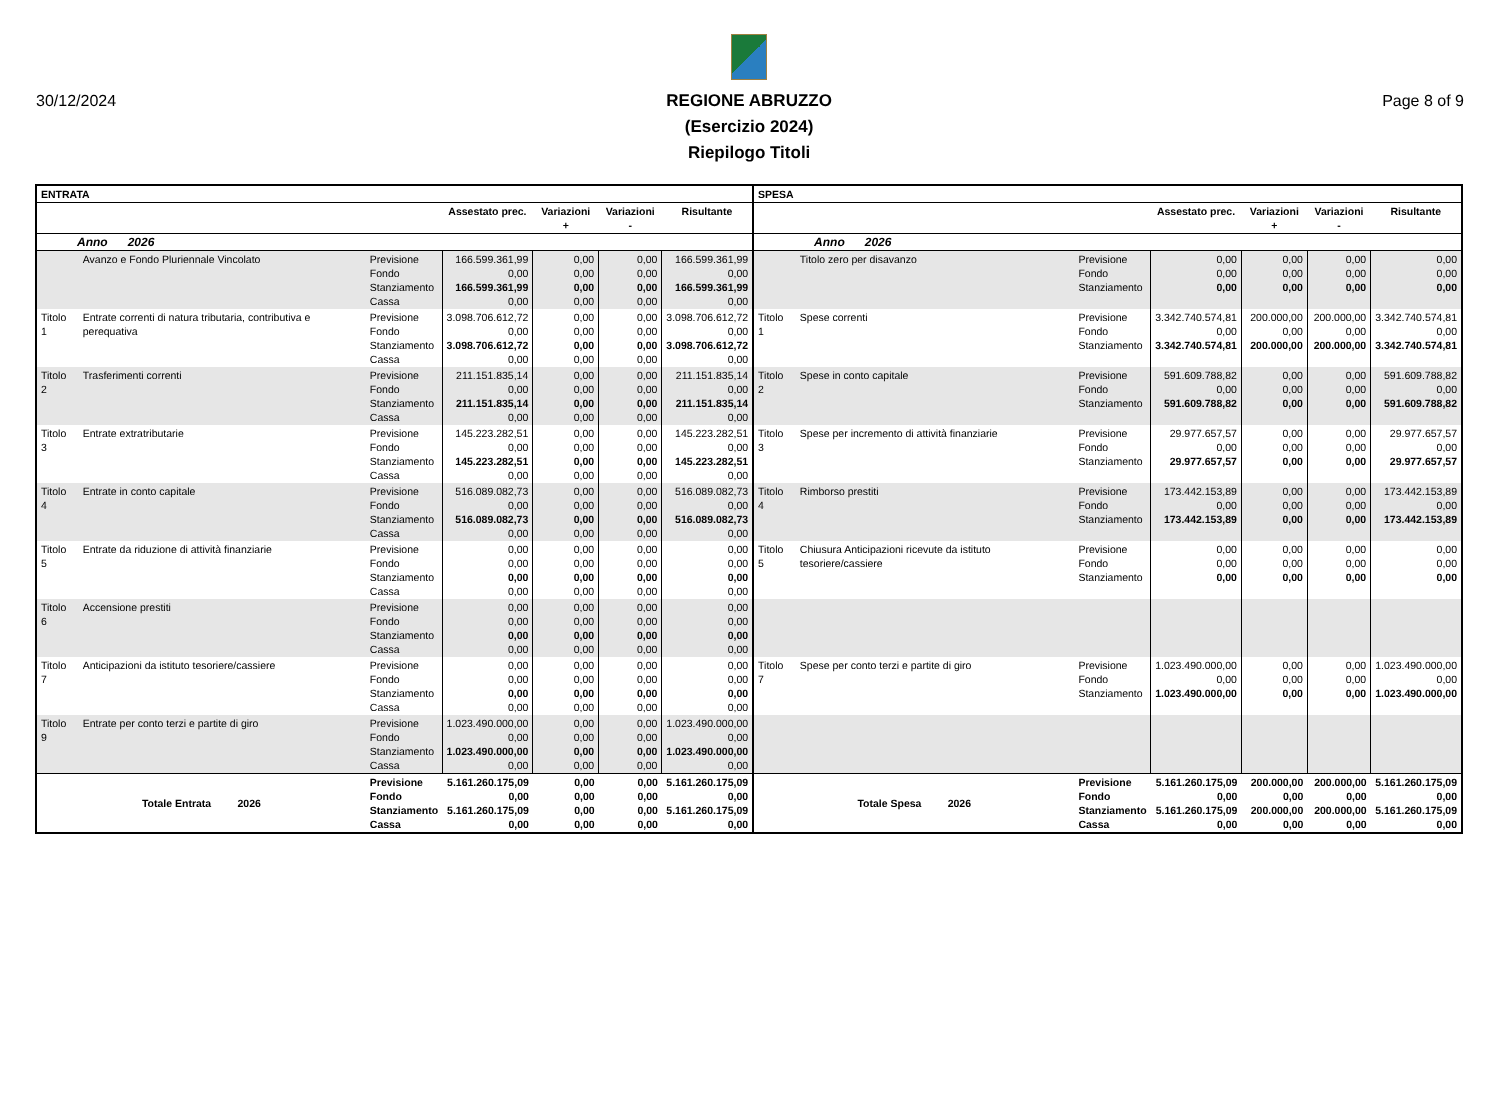30/12/2024
REGIONE ABRUZZO
(Esercizio 2024)
Riepilogo Titoli
Page 8 of 9
| ENTRATA | | | | | | | SPESA | | | | | | |
| --- | --- | --- | --- | --- | --- | --- | --- | --- | --- | --- | --- | --- | --- |
| | | | Assestato prec. | Variazioni + | Variazioni - | Risultante | | | | Assestato prec. | Variazioni + | Variazioni - | Risultante |
| Anno 2026 | | | | | | | Anno 2026 | | | | | | |
| | Avanzo e Fondo Pluriennale Vincolato | Previsione Fondo Stanziamento Cassa | 166.599.361,99 0,00 166.599.361,99 0,00 | 0,00 0,00 0,00 0,00 | 0,00 0,00 0,00 0,00 | 166.599.361,99 0,00 166.599.361,99 0,00 | | Titolo zero per disavanzo | Previsione Fondo Stanziamento | 0,00 0,00 0,00 | 0,00 0,00 0,00 | 0,00 0,00 0,00 | 0,00 0,00 0,00 |
| Titolo 1 | Entrate correnti di natura tributaria, contributiva e perequativa | Previsione Fondo Stanziamento Cassa | 3.098.706.612,72 0,00 3.098.706.612,72 0,00 | 0,00 0,00 0,00 0,00 | 0,00 0,00 0,00 0,00 | 3.098.706.612,72 0,00 3.098.706.612,72 0,00 | Titolo 1 | Spese correnti | Previsione Fondo Stanziamento | 3.342.740.574,81 0,00 3.342.740.574,81 | 200.000,00 0,00 200.000,00 | 200.000,00 0,00 200.000,00 | 3.342.740.574,81 0,00 3.342.740.574,81 |
| Titolo 2 | Trasferimenti correnti | Previsione Fondo Stanziamento Cassa | 211.151.835,14 0,00 211.151.835,14 0,00 | 0,00 0,00 0,00 0,00 | 0,00 0,00 0,00 0,00 | 211.151.835,14 0,00 211.151.835,14 0,00 | Titolo 2 | Spese in conto capitale | Previsione Fondo Stanziamento | 591.609.788,82 0,00 591.609.788,82 | 0,00 0,00 0,00 | 0,00 0,00 0,00 | 591.609.788,82 0,00 591.609.788,82 |
| Titolo 3 | Entrate extratributarie | Previsione Fondo Stanziamento Cassa | 145.223.282,51 0,00 145.223.282,51 0,00 | 0,00 0,00 0,00 0,00 | 0,00 0,00 0,00 0,00 | 145.223.282,51 0,00 145.223.282,51 0,00 | Titolo 3 | Spese per incremento di attività finanziarie | Previsione Fondo Stanziamento | 29.977.657,57 0,00 29.977.657,57 | 0,00 0,00 0,00 | 0,00 0,00 0,00 | 29.977.657,57 0,00 29.977.657,57 |
| Titolo 4 | Entrate in conto capitale | Previsione Fondo Stanziamento Cassa | 516.089.082,73 0,00 516.089.082,73 0,00 | 0,00 0,00 0,00 0,00 | 0,00 0,00 0,00 0,00 | 516.089.082,73 0,00 516.089.082,73 0,00 | Titolo 4 | Rimborso prestiti | Previsione Fondo Stanziamento | 173.442.153,89 0,00 173.442.153,89 | 0,00 0,00 0,00 | 0,00 0,00 0,00 | 173.442.153,89 0,00 173.442.153,89 |
| Titolo 5 | Entrate da riduzione di attività finanziarie | Previsione Fondo Stanziamento Cassa | 0,00 0,00 0,00 0,00 | 0,00 0,00 0,00 0,00 | 0,00 0,00 0,00 0,00 | 0,00 0,00 0,00 0,00 | Titolo 5 | Chiusura Anticipazioni ricevute da istituto tesoriere/cassiere | Previsione Fondo Stanziamento | 0,00 0,00 0,00 | 0,00 0,00 0,00 | 0,00 0,00 0,00 | 0,00 0,00 0,00 |
| Titolo 6 | Accensione prestiti | Previsione Fondo Stanziamento Cassa | 0,00 0,00 0,00 0,00 | 0,00 0,00 0,00 0,00 | 0,00 0,00 0,00 0,00 | 0,00 0,00 0,00 0,00 | | | | | | | |
| Titolo 7 | Anticipazioni da istituto tesoriere/cassiere | Previsione Fondo Stanziamento Cassa | 0,00 0,00 0,00 0,00 | 0,00 0,00 0,00 0,00 | 0,00 0,00 0,00 0,00 | 0,00 0,00 0,00 0,00 | Titolo 7 | Spese per conto terzi e partite di giro | Previsione Fondo Stanziamento | 1.023.490.000,00 0,00 1.023.490.000,00 | 0,00 0,00 0,00 | 0,00 0,00 0,00 | 1.023.490.000,00 0,00 1.023.490.000,00 |
| Titolo 9 | Entrate per conto terzi e partite di giro | Previsione Fondo Stanziamento Cassa | 1.023.490.000,00 0,00 1.023.490.000,00 0,00 | 0,00 0,00 0,00 0,00 | 0,00 0,00 0,00 0,00 | 1.023.490.000,00 0,00 1.023.490.000,00 0,00 | | | | | | | |
| Totale Entrata 2026 | | Previsione Fondo Stanziamento Cassa | 5.161.260.175,09 0,00 5.161.260.175,09 0,00 | 0,00 0,00 0,00 0,00 | 0,00 0,00 0,00 0,00 | 5.161.260.175,09 0,00 5.161.260.175,09 0,00 | Totale Spesa 2026 | | Previsione Fondo Stanziamento Cassa | 5.161.260.175,09 0,00 5.161.260.175,09 0,00 | 200.000,00 0,00 200.000,00 0,00 | 200.000,00 0,00 200.000,00 0,00 | 5.161.260.175,09 0,00 5.161.260.175,09 0,00 |